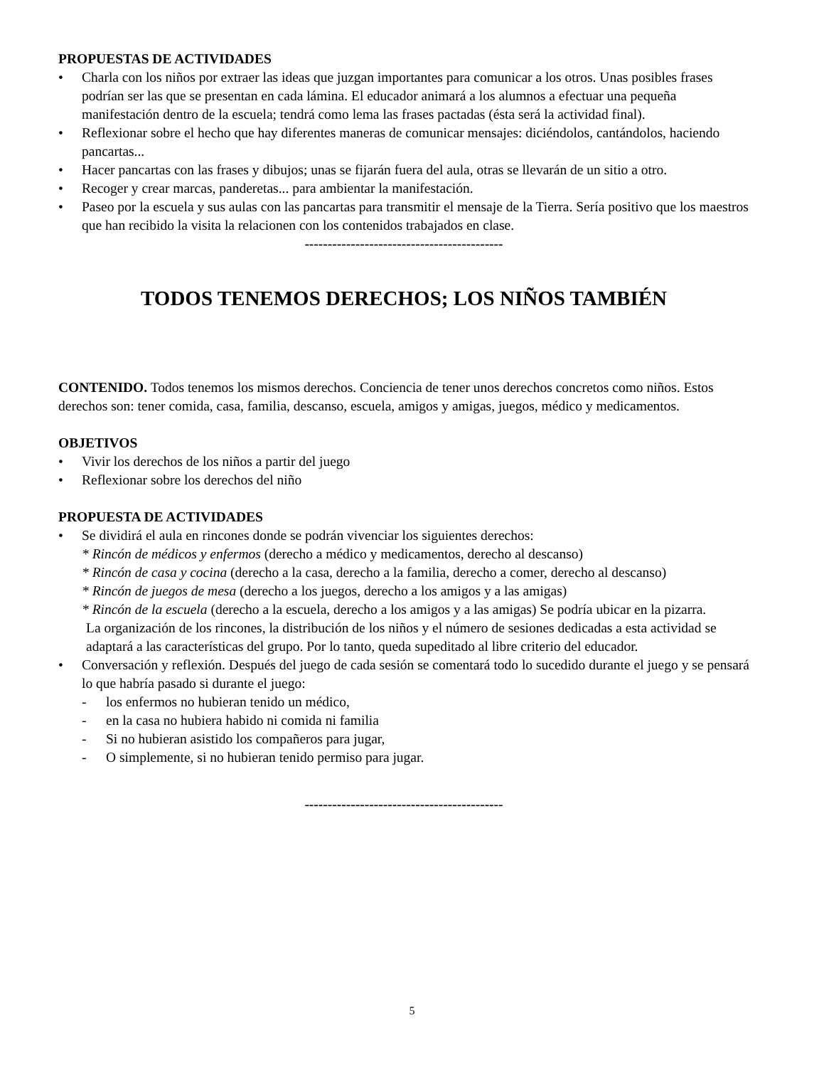PROPUESTAS DE ACTIVIDADES
• Charla con los niños por extraer las ideas que juzgan importantes para comunicar a los otros. Unas posibles frases podrían ser las que se presentan en cada lámina. El educador animará a los alumnos a efectuar una pequeña manifestación dentro de la escuela; tendrá como lema las frases pactadas (ésta será la actividad final).
• Reflexionar sobre el hecho que hay diferentes maneras de comunicar mensajes: diciéndolos, cantándolos, haciendo pancartas...
• Hacer pancartas con las frases y dibujos; unas se fijarán fuera del aula, otras se llevarán de un sitio a otro.
• Recoger y crear marcas, panderetas... para ambientar la manifestación.
• Paseo por la escuela y sus aulas con las pancartas para transmitir el mensaje de la Tierra. Sería positivo que los maestros que han recibido la visita la relacionen con los contenidos trabajados en clase.
-------------------------------------------
TODOS TENEMOS DERECHOS; LOS NIÑOS TAMBIÉN
CONTENIDO. Todos tenemos los mismos derechos. Conciencia de tener unos derechos concretos como niños. Estos derechos son: tener comida, casa, familia, descanso, escuela, amigos y amigas, juegos, médico y medicamentos.
OBJETIVOS
• Vivir los derechos de los niños a partir del juego
• Reflexionar sobre los derechos del niño
PROPUESTA DE ACTIVIDADES
• Se dividirá el aula en rincones donde se podrán vivenciar los siguientes derechos:
* Rincón de médicos y enfermos (derecho a médico y medicamentos, derecho al descanso)
* Rincón de casa y cocina (derecho a la casa, derecho a la familia, derecho a comer, derecho al descanso)
* Rincón de juegos de mesa (derecho a los juegos, derecho a los amigos y a las amigas)
* Rincón de la escuela (derecho a la escuela, derecho a los amigos y a las amigas) Se podría ubicar en la pizarra.
La organización de los rincones, la distribución de los niños y el número de sesiones dedicadas a esta actividad se adaptará a las características del grupo. Por lo tanto, queda supeditado al libre criterio del educador.
• Conversación y reflexión. Después del juego de cada sesión se comentará todo lo sucedido durante el juego y se pensará lo que habría pasado si durante el juego:
- los enfermos no hubieran tenido un médico,
- en la casa no hubiera habido ni comida ni familia
- Si no hubieran asistido los compañeros para jugar,
- O simplemente, si no hubieran tenido permiso para jugar.
-------------------------------------------
5